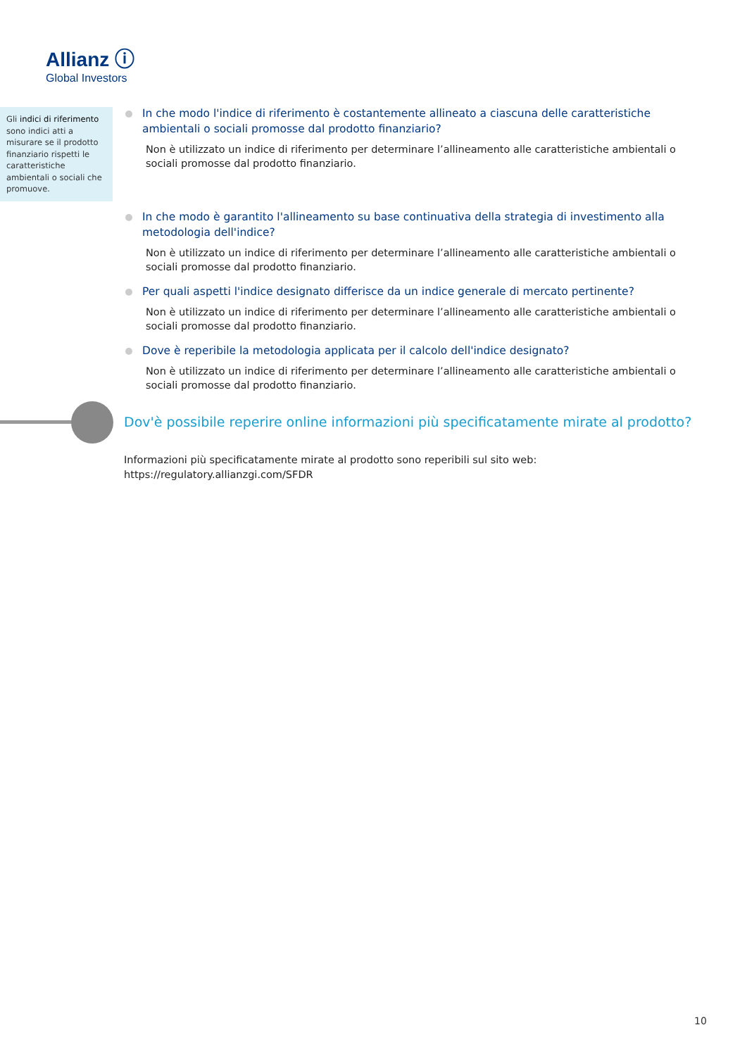Allianz ⓘ
Global Investors
Gli indici di riferimento sono indici atti a misurare se il prodotto finanziario rispetti le caratteristiche ambientali o sociali che promuove.
In che modo l'indice di riferimento è costantemente allineato a ciascuna delle caratteristiche ambientali o sociali promosse dal prodotto finanziario?
Non è utilizzato un indice di riferimento per determinare l’allineamento alle caratteristiche ambientali o sociali promosse dal prodotto finanziario.
In che modo è garantito l'allineamento su base continuativa della strategia di investimento alla metodologia dell'indice?
Non è utilizzato un indice di riferimento per determinare l’allineamento alle caratteristiche ambientali o sociali promosse dal prodotto finanziario.
Per quali aspetti l'indice designato differisce da un indice generale di mercato pertinente?
Non è utilizzato un indice di riferimento per determinare l’allineamento alle caratteristiche ambientali o sociali promosse dal prodotto finanziario.
Dove è reperibile la metodologia applicata per il calcolo dell'indice designato?
Non è utilizzato un indice di riferimento per determinare l’allineamento alle caratteristiche ambientali o sociali promosse dal prodotto finanziario.
Dov'è possibile reperire online informazioni più specificatamente mirate al prodotto?
Informazioni più specificatamente mirate al prodotto sono reperibili sul sito web: https://regulatory.allianzgi.com/SFDR
10